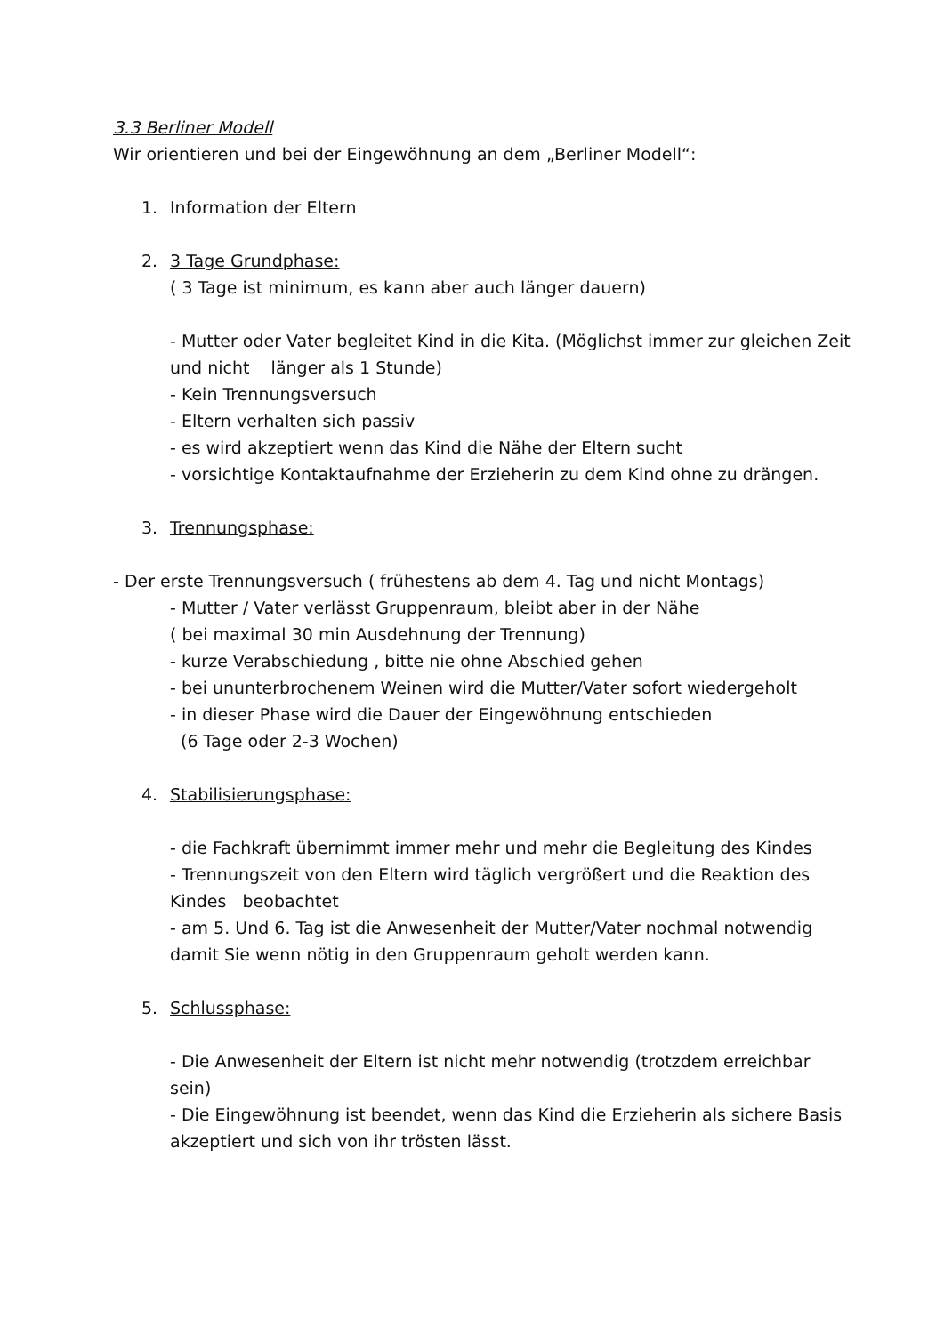3.3 Berliner Modell
Wir orientieren und bei der Eingewöhnung an dem „Berliner Modell“:
1. Information der Eltern
2. 3 Tage Grundphase:
( 3 Tage ist minimum, es kann aber auch länger dauern)
- Mutter oder Vater begleitet Kind in die Kita. (Möglichst immer zur gleichen Zeit und nicht länger als 1 Stunde)
- Kein Trennungsversuch
- Eltern verhalten sich passiv
- es wird akzeptiert wenn das Kind die Nähe der Eltern sucht
- vorsichtige Kontaktaufnahme der Erzieherin zu dem Kind ohne zu drängen.
3. Trennungsphase:
- Der erste Trennungsversuch ( frühestens ab dem 4. Tag und nicht Montags)
- Mutter / Vater verlässt Gruppenraum, bleibt aber in der Nähe
( bei maximal 30 min Ausdehnung der Trennung)
- kurze Verabschiedung , bitte nie ohne Abschied gehen
- bei ununterbrochenem Weinen wird die Mutter/Vater sofort wiedergeholt
- in dieser Phase wird die Dauer der Eingewöhnung entschieden
(6 Tage oder 2-3 Wochen)
4. Stabilisierungsphase:
- die Fachkraft übernimmt immer mehr und mehr die Begleitung des Kindes
- Trennungszeit von den Eltern wird täglich vergrößert und die Reaktion des Kindes beobachtet
- am 5. Und 6. Tag ist die Anwesenheit der Mutter/Vater nochmal notwendig damit Sie wenn nötig in den Gruppenraum geholt werden kann.
5. Schlussphase:
- Die Anwesenheit der Eltern ist nicht mehr notwendig (trotzdem erreichbar sein)
- Die Eingewöhnung ist beendet, wenn das Kind die Erzieherin als sichere Basis akzeptiert und sich von ihr trösten lässt.